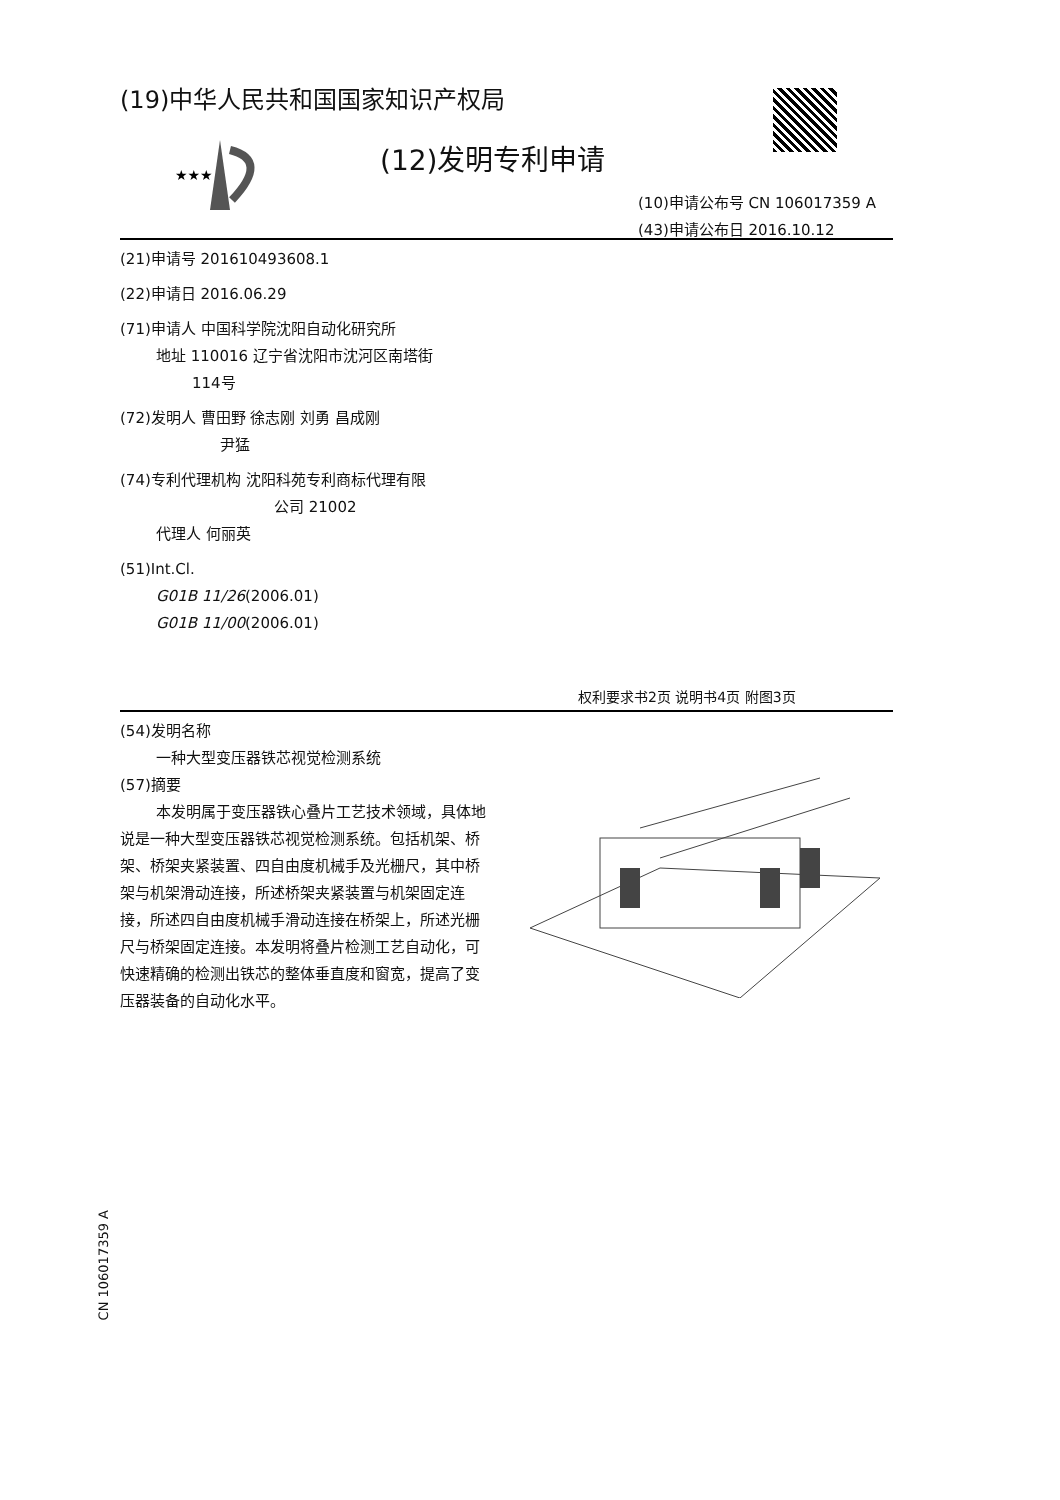(19)中华人民共和国国家知识产权局
★★★
(12)发明专利申请
(10)申请公布号 CN 106017359 A
(43)申请公布日 2016.10.12
(21)申请号 201610493608.1
(22)申请日 2016.06.29
(71)申请人 中国科学院沈阳自动化研究所
地址 110016 辽宁省沈阳市沈河区南塔街
114号
(72)发明人 曹田野 徐志刚 刘勇 昌成刚
尹猛
(74)专利代理机构 沈阳科苑专利商标代理有限
公司 21002
代理人 何丽英
(51)Int.Cl.
G01B 11/26(2006.01)
G01B 11/00(2006.01)
权利要求书2页 说明书4页 附图3页
(54)发明名称
一种大型变压器铁芯视觉检测系统
(57)摘要
本发明属于变压器铁心叠片工艺技术领域，具体地说是一种大型变压器铁芯视觉检测系统。包括机架、桥架、桥架夹紧装置、四自由度机械手及光栅尺，其中桥架与机架滑动连接，所述桥架夹紧装置与机架固定连接，所述四自由度机械手滑动连接在桥架上，所述光栅尺与桥架固定连接。本发明将叠片检测工艺自动化，可快速精确的检测出铁芯的整体垂直度和窗宽，提高了变压器装备的自动化水平。
CN 106017359 A